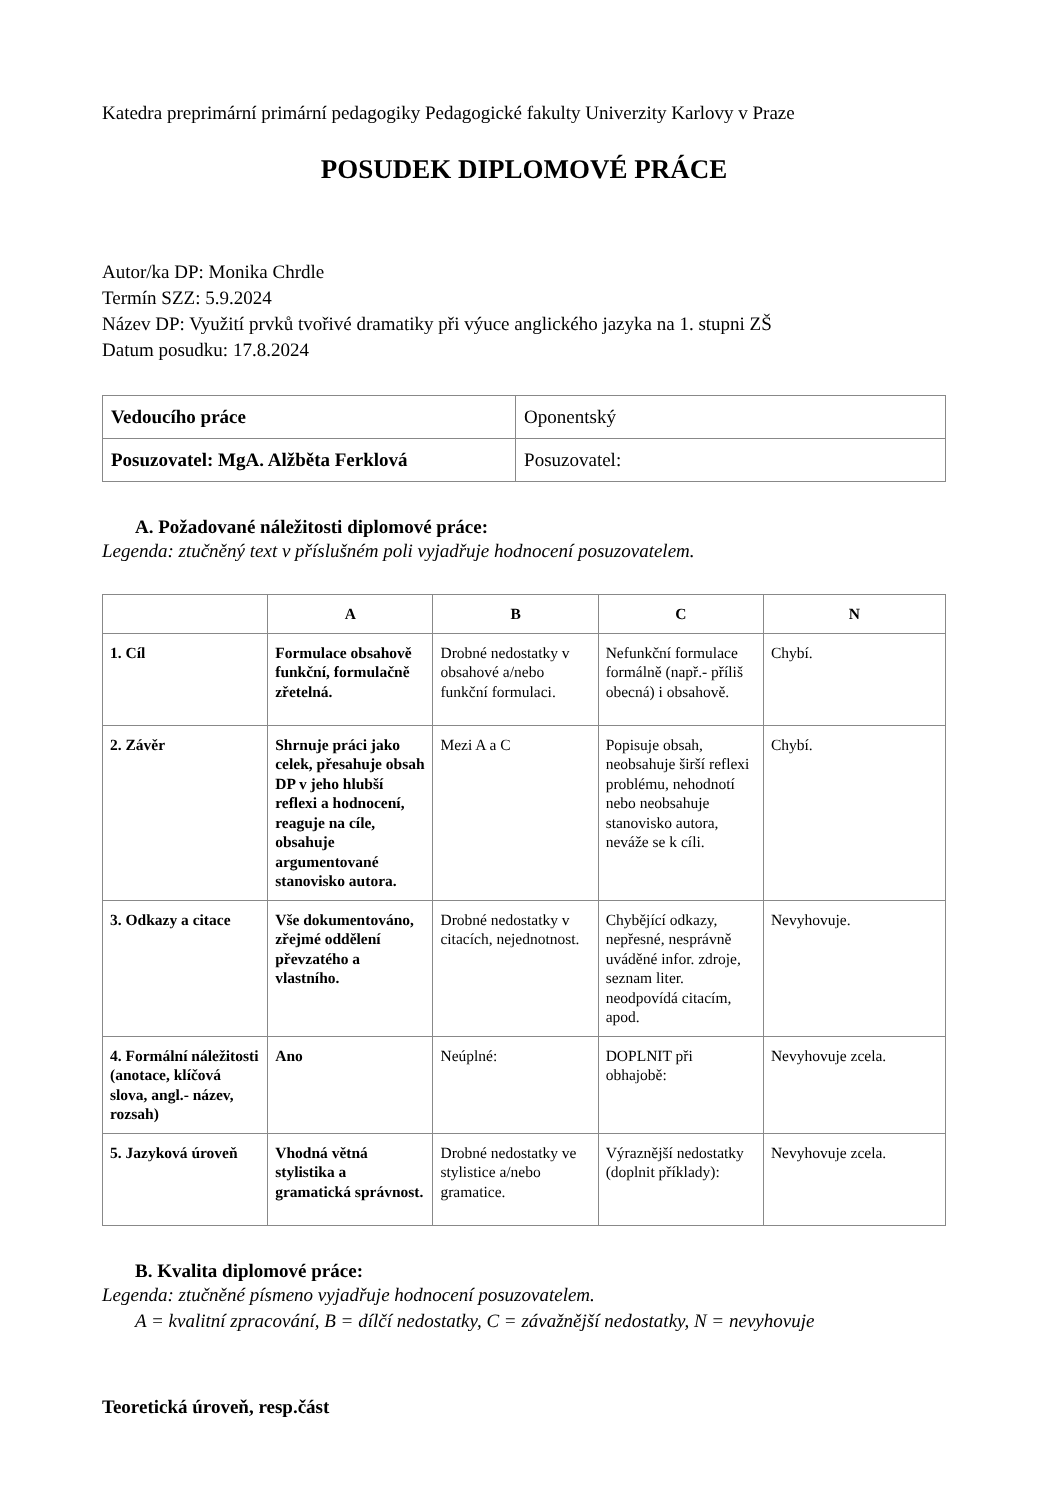Katedra preprimární primární pedagogiky Pedagogické fakulty Univerzity Karlovy v Praze
POSUDEK DIPLOMOVÉ PRÁCE
Autor/ka DP: Monika Chrdle
Termín SZZ: 5.9.2024
Název DP: Využití prvků tvořivé dramatiky při výuce anglického jazyka na 1. stupni ZŠ
Datum posudku: 17.8.2024
| Vedoucího práce | Oponentský |
| Posuzovatel: MgA. Alžběta Ferklová | Posuzovatel: |
A. Požadované náležitosti diplomové práce:
Legenda: ztučněný text v příslušném poli vyjadřuje hodnocení posuzovatelem.
| | A | B | C | N |
| --- | --- | --- | --- | --- |
| 1. Cíl | Formulace obsahově funkční, formulačně zřetelná. | Drobné nedostatky v obsahové a/nebo funkční formulaci. | Nefunkční formulace formálně (např.- příliš obecná) i obsahově. | Chybí. |
| 2. Závěr | Shrnuje práci jako celek, přesahuje obsah DP v jeho hlubší reflexi a hodnocení, reaguje na cíle, obsahuje argumentované stanovisko autora. | Mezi A a C | Popisuje obsah, neobsahuje širší reflexi problému, nehodnotí nebo neobsahuje stanovisko autora, neváže se k cíli. | Chybí. |
| 3. Odkazy a citace | Vše dokumentováno, zřejmé oddělení převzatého a vlastního. | Drobné nedostatky v citacích, nejednotnost. | Chybějící odkazy, nepřesné, nesprávně uváděné infor. zdroje, seznam liter. neodpovídá citacím, apod. | Nevyhovuje. |
| 4. Formální náležitosti (anotace, klíčová slova, angl.- název, rozsah) | Ano | Neúplné: | DOPLNIT při obhajobě: | Nevyhovuje zcela. |
| 5. Jazyková úroveň | Vhodná větná stylistika a gramatická správnost. | Drobné nedostatky ve stylistice a/nebo gramatice. | Výraznější nedostatky (doplnit příklady): | Nevyhovuje zcela. |
B. Kvalita diplomové práce:
Legenda: ztučněné písmeno vyjadřuje hodnocení posuzovatelem.
A = kvalitní zpracování, B = dílčí nedostatky, C = závažnější nedostatky, N = nevyhovuje
Teoretická úroveň, resp.část